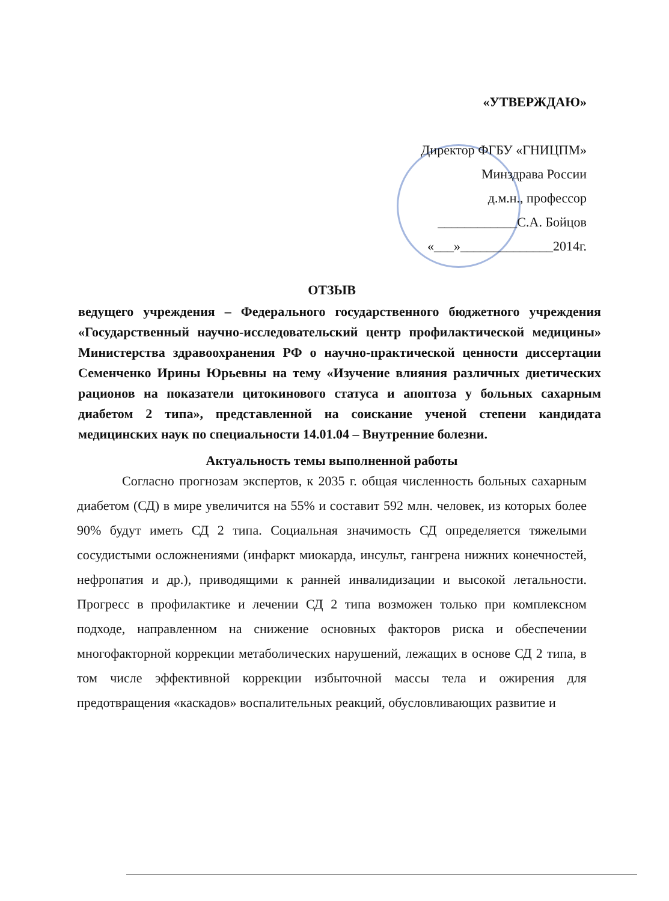«УТВЕРЖДАЮ»
Директор ФГБУ «ГНИЦПМ»
Минздрава России
д.м.н., профессор
____________С.А. Бойцов
«___»______________2014г.
ОТЗЫВ
ведущего учреждения – Федерального государственного бюджетного учреждения «Государственный научно-исследовательский центр профилактической медицины» Министерства здравоохранения РФ о научно-практической ценности диссертации Семенченко Ирины Юрьевны на тему «Изучение влияния различных диетических рационов на показатели цитокинового статуса и апоптоза у больных сахарным диабетом 2 типа», представленной на соискание ученой степени кандидата медицинских наук по специальности 14.01.04 – Внутренние болезни.
Актуальность темы выполненной работы
Согласно прогнозам экспертов, к 2035 г. общая численность больных сахарным диабетом (СД) в мире увеличится на 55% и составит 592 млн. человек, из которых более 90% будут иметь СД 2 типа. Социальная значимость СД определяется тяжелыми сосудистыми осложнениями (инфаркт миокарда, инсульт, гангрена нижних конечностей, нефропатия и др.), приводящими к ранней инвалидизации и высокой летальности. Прогресс в профилактике и лечении СД 2 типа возможен только при комплексном подходе, направленном на снижение основных факторов риска и обеспечении многофакторной коррекции метаболических нарушений, лежащих в основе СД 2 типа, в том числе эффективной коррекции избыточной массы тела и ожирения для предотвращения «каскадов» воспалительных реакций, обусловливающих развитие и